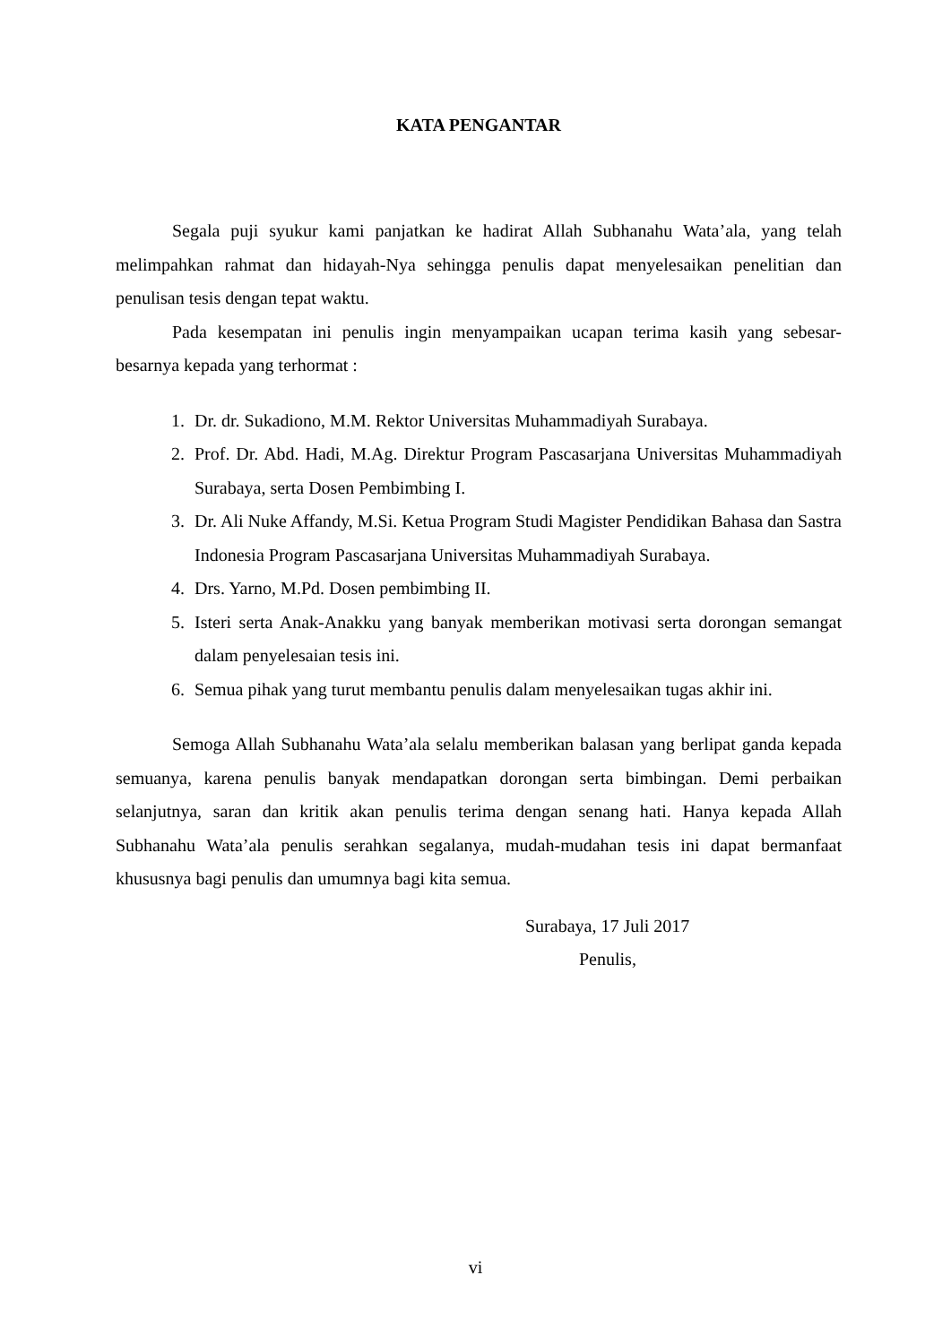KATA PENGANTAR
Segala puji syukur kami panjatkan ke hadirat Allah Subhanahu Wata’ala, yang telah melimpahkan rahmat dan hidayah-Nya sehingga penulis dapat menyelesaikan penelitian dan penulisan tesis dengan tepat waktu.
Pada kesempatan ini penulis ingin menyampaikan ucapan terima kasih yang sebesar-besarnya kepada yang terhormat :
1. Dr. dr. Sukadiono, M.M. Rektor Universitas Muhammadiyah Surabaya.
2. Prof. Dr. Abd. Hadi, M.Ag. Direktur Program Pascasarjana Universitas Muhammadiyah Surabaya, serta Dosen Pembimbing I.
3. Dr. Ali Nuke Affandy, M.Si. Ketua Program Studi Magister Pendidikan Bahasa dan Sastra Indonesia Program Pascasarjana Universitas Muhammadiyah Surabaya.
4. Drs. Yarno, M.Pd. Dosen pembimbing II.
5. Isteri serta Anak-Anakku yang banyak memberikan motivasi serta dorongan semangat dalam penyelesaian tesis ini.
6. Semua pihak yang turut membantu penulis dalam menyelesaikan tugas akhir ini.
Semoga Allah Subhanahu Wata’ala selalu memberikan balasan yang berlipat ganda kepada semuanya, karena penulis banyak mendapatkan dorongan serta bimbingan. Demi perbaikan selanjutnya, saran dan kritik akan penulis terima dengan senang hati. Hanya kepada Allah Subhanahu Wata’ala penulis serahkan segalanya, mudah-mudahan tesis ini dapat bermanfaat khususnya bagi penulis dan umumnya bagi kita semua.
Surabaya, 17 Juli 2017
Penulis,
vi